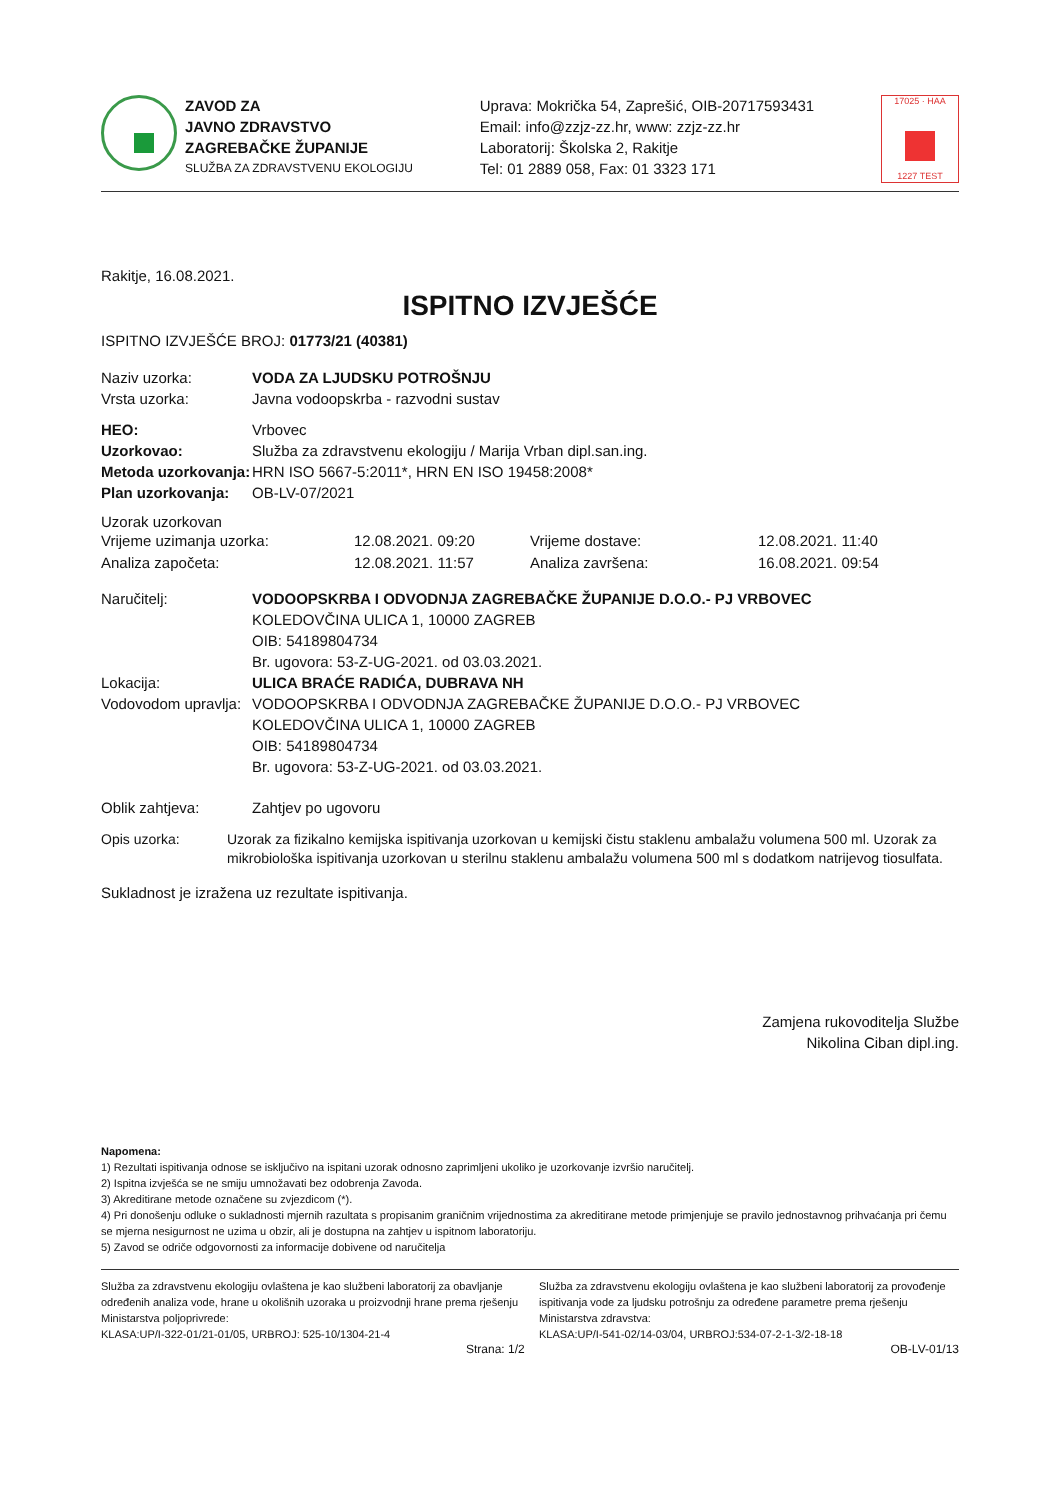ZAVOD ZA
JAVNO ZDRAVSTVO
ZAGREBAČKE ŽUPANIJE
SLUŽBA ZA ZDRAVSTVENU EKOLOGIJU
Uprava: Mokrička 54, Zaprešić, OIB-20717593431
Email: info@zzjz-zz.hr, www: zzjz-zz.hr
Laboratorij: Školska 2, Rakitje
Tel: 01 2889 058, Fax: 01 3323 171
17025 · HAA
1227 TEST
Rakitje, 16.08.2021.
ISPITNO IZVJEŠĆE
ISPITNO IZVJEŠĆE BROJ: 01773/21 (40381)
Naziv uzorka: VODA ZA LJUDSKU POTROŠNJU
Vrsta uzorka: Javna vodoopskrba - razvodni sustav
HEO: Vrbovec
Uzorkovao: Služba za zdravstvenu ekologiju / Marija Vrban dipl.san.ing.
Metoda uzorkovanja: HRN ISO 5667-5:2011*, HRN EN ISO 19458:2008*
Plan uzorkovanja: OB-LV-07/2021
Uzorak uzorkovan
Vrijeme uzimanja uzorka: 12.08.2021. 09:20 Vrijeme dostave: 12.08.2021. 11:40 Analiza započeta: 12.08.2021. 11:57 Analiza završena: 16.08.2021. 09:54
Naručitelj: VODOOPSKRBA I ODVODNJA ZAGREBAČKE ŽUPANIJE D.O.O.- PJ VRBOVEC
KOLEDOVČINA ULICA 1, 10000 ZAGREB
OIB: 54189804734
Br. ugovora: 53-Z-UG-2021. od 03.03.2021.
Lokacija: ULICA BRAĆE RADIĆA, DUBRAVA NH
Vodovodom upravlja: VODOOPSKRBA I ODVODNJA ZAGREBAČKE ŽUPANIJE D.O.O.- PJ VRBOVEC
KOLEDOVČINA ULICA 1, 10000 ZAGREB
OIB: 54189804734
Br. ugovora: 53-Z-UG-2021. od 03.03.2021.
Oblik zahtjeva: Zahtjev po ugovoru
Opis uzorka: Uzorak za fizikalno kemijska ispitivanja uzorkovan u kemijski čistu staklenu ambalažu volumena 500 ml. Uzorak za mikrobiološka ispitivanja uzorkovan u sterilnu staklenu ambalažu volumena 500 ml s dodatkom natrijevog tiosulfata.
Sukladnost je izražena uz rezultate ispitivanja.
Zamjena rukovoditelja Službe
Nikolina Ciban dipl.ing.
Napomena:
1) Rezultati ispitivanja odnose se isključivo na ispitani uzorak odnosno zaprimljeni ukoliko je uzorkovanje izvršio naručitelj.
2) Ispitna izvješća se ne smiju umnožavati bez odobrenja Zavoda.
3) Akreditirane metode označene su zvjezdicom (*).
4) Pri donošenju odluke o sukladnosti mjernih razultata s propisanim graničnim vrijednostima za akreditirane metode primjenjuje se pravilo jednostavnog prihvaćanja pri čemu se mjerna nesigurnost ne uzima u obzir, ali je dostupna na zahtjev u ispitnom laboratoriju.
5) Zavod se odriče odgovornosti za informacije dobivene od naručitelja
Služba za zdravstvenu ekologiju ovlaštena je kao službeni laboratorij za obavljanje određenih analiza vode, hrane u okolišnih uzoraka u proizvodnji hrane prema rješenju Ministarstva poljoprivrede:
KLASA:UP/I-322-01/21-01/05, URBROJ: 525-10/1304-21-4
Služba za zdravstvenu ekologiju ovlaštena je kao službeni laboratorij za provođenje ispitivanja vode za ljudsku potrošnju za određene parametre prema rješenju Ministarstva zdravstva:
KLASA:UP/I-541-02/14-03/04, URBROJ:534-07-2-1-3/2-18-18
Strana: 1/2 OB-LV-01/13